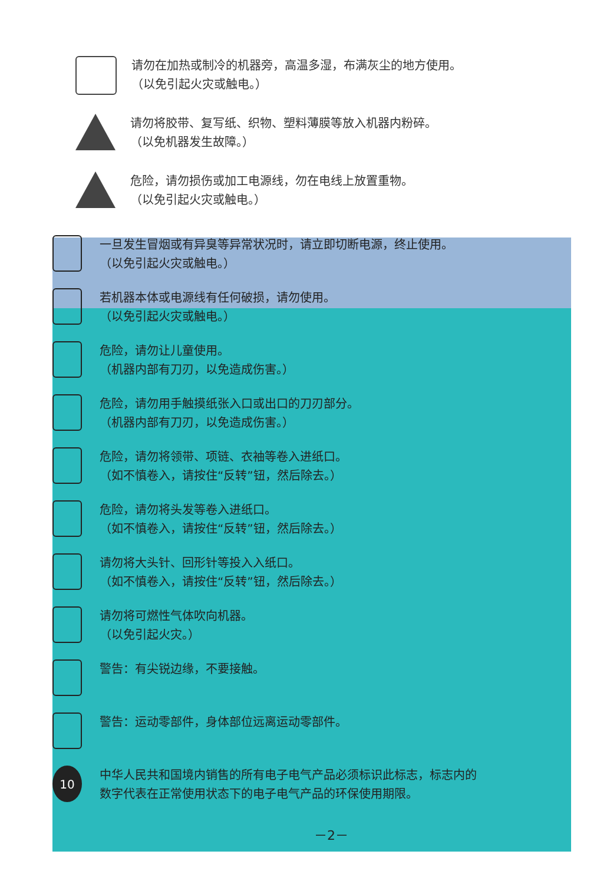请勿在加热或制冷的机器旁，高温多湿，布满灰尘的地方使用。
（以免引起火灾或触电。）
请勿将胶带、复写纸、织物、塑料薄膜等放入机器内粉碎。
（以免机器发生故障。）
危险，请勿损伤或加工电源线，勿在电线上放置重物。
（以免引起火灾或触电。）
一旦发生冒烟或有异臭等异常状况时，请立即切断电源，终止使用。
（以免引起火灾或触电。）
若机器本体或电源线有任何破损，请勿使用。
（以免引起火灾或触电。）
危险，请勿让儿童使用。
（机器内部有刀刃，以免造成伤害。）
危险，请勿用手触摸纸张入口或出口的刀刃部分。
（机器内部有刀刃，以免造成伤害。）
危险，请勿将领带、项链、衣袖等卷入进纸口。
（如不慎卷入，请按住“反转”钮，然后除去。）
危险，请勿将头发等卷入进纸口。
（如不慎卷入，请按住“反转”钮，然后除去。）
请勿将大头针、回形针等投入入纸口。
（如不慎卷入，请按住“反转”钮，然后除去。）
请勿将可燃性气体吹向机器。
（以免引起火灾。）
警告：有尖锐边缘，不要接触。
警告：运动零部件，身体部位远离运动零部件。
10
中华人民共和国境内销售的所有电子电气产品必须标识此标志，标志内的
数字代表在正常使用状态下的电子电气产品的环保使用期限。
－2－